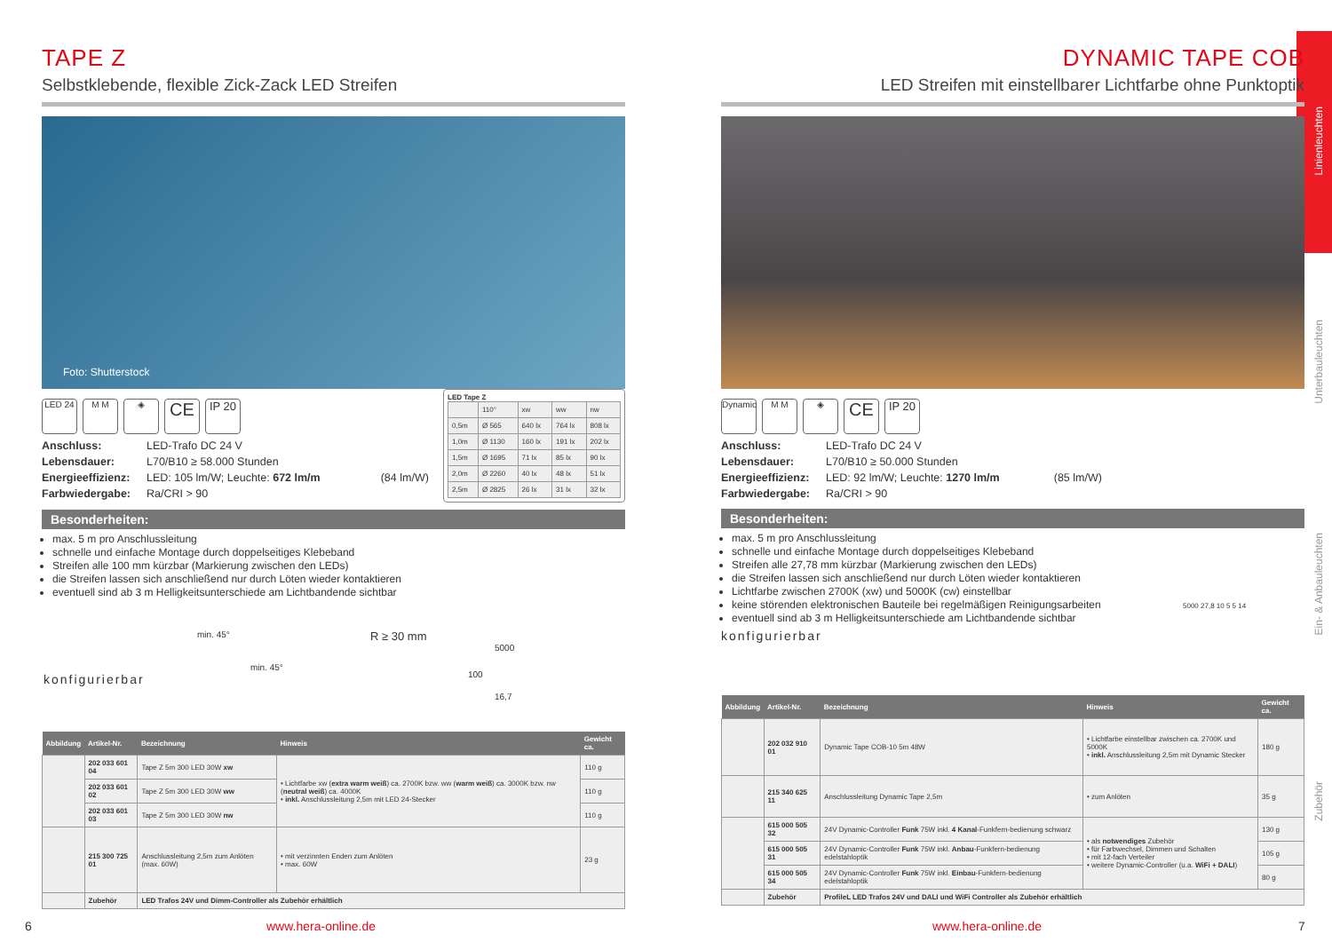Linienleuchten
Unterbauleuchten
Ein- & Anbauleuchten
Zubehör
TAPE Z
Selbstklebende, flexible Zick-Zack LED Streifen
Foto: Shutterstock
LED 24 M M ◈
CE
IP 20
Anschluss: LED-Trafo DC 24 V
Lebensdauer: L70/B10 ≥ 58.000 Stunden
Energieeffizienz: LED: 105 lm/W; Leuchte: 672 lm/m (84 lm/W)
Farbwiedergabe: Ra/CRI > 90
LED Tape Z
| | 110° | xw | ww | nw |
| 0,5m | Ø 565 | 640 lx | 764 lx | 808 lx |
| 1,0m | Ø 1130 | 160 lx | 191 lx | 202 lx |
| 1,5m | Ø 1695 | 71 lx | 85 lx | 90 lx |
| 2,0m | Ø 2260 | 40 lx | 48 lx | 51 lx |
| 2,5m | Ø 2825 | 26 lx | 31 lx | 32 lx |
Besonderheiten:
max. 5 m pro Anschlussleitung
schnelle und einfache Montage durch doppelseitiges Klebeband
Streifen alle 100 mm kürzbar (Markierung zwischen den LEDs)
die Streifen lassen sich anschließend nur durch Löten wieder kontaktieren
eventuell sind ab 3 m Helligkeitsunterschiede am Lichtbandende sichtbar
min. 45°
min. 45°
R ≥ 30 mm
5000
100
16,7
konfigurierbar
| Abbildung | Artikel-Nr. | Bezeichnung | Hinweis | Gewicht ca. |
| --- | --- | --- | --- | --- |
| | 202 033 601 04 | Tape Z 5m 300 LED 30W xw | • Lichtfarbe xw ( extra warm weiß ) ca. 2700K bzw. ww ( warm weiß ) ca. 3000K bzw. nw ( neutral weiß ) ca. 4000K • inkl. Anschlussleitung 2,5m mit LED 24-Stecker | 110 g |
| | 202 033 601 02 | Tape Z 5m 300 LED 30W ww | | 110 g |
| | 202 033 601 03 | Tape Z 5m 300 LED 30W nw | | 110 g |
| | 215 300 725 01 | Anschlussleitung 2,5m zum Anlöten (max. 60W) | • mit verzinnten Enden zum Anlöten • max. 60W | 23 g |
| | Zubehör | LED Trafos 24V und Dimm-Controller als Zubehör erhältlich | | |
DYNAMIC TAPE COB
LED Streifen mit einstellbarer Lichtfarbe ohne Punktoptik
Dynamic
M M ◈
CE
IP 20
Anschluss: LED-Trafo DC 24 V
Lebensdauer: L70/B10 ≥ 50.000 Stunden
Energieeffizienz: LED: 92 lm/W; Leuchte: 1270 lm/m (85 lm/W)
Farbwiedergabe: Ra/CRI > 90
Besonderheiten:
max. 5 m pro Anschlussleitung
schnelle und einfache Montage durch doppelseitiges Klebeband
Streifen alle 27,78 mm kürzbar (Markierung zwischen den LEDs)
die Streifen lassen sich anschließend nur durch Löten wieder kontaktieren
Lichtfarbe zwischen 2700K (xw) und 5000K (cw) einstellbar
keine störenden elektronischen Bauteile bei regelmäßigen Reinigungsarbeiten
eventuell sind ab 3 m Helligkeitsunterschiede am Lichtbandende sichtbar
konfigurierbar
5000 27,8 10 5 5 14
| Abbildung | Artikel-Nr. | Bezeichnung | Hinweis | Gewicht ca. |
| --- | --- | --- | --- | --- |
| | 202 032 910 01 | Dynamic Tape COB-10 5m 48W | • Lichtfarbe einstellbar zwischen ca. 2700K und 5000K • inkl. Anschlussleitung 2,5m mit Dynamic Stecker | 180 g |
| | 215 340 625 11 | Anschlussleitung Dynamic Tape 2,5m | • zum Anlöten | 35 g |
| | 615 000 505 32 | 24V Dynamic-Controller Funk 75W inkl. 4 Kanal -Funkfern-bedienung schwarz | • als notwendiges Zubehör • für Farbwechsel, Dimmen und Schalten • mit 12-fach Verteiler • weitere Dynamic-Controller (u.a. WiFi + DALI ) | 130 g |
| | 615 000 505 31 | 24V Dynamic-Controller Funk 75W inkl. Anbau -Funkfern-bedienung edelstahloptik | | 105 g |
| | 615 000 505 34 | 24V Dynamic-Controller Funk 75W inkl. Einbau -Funkfern-bedienung edelstahloptik | | 80 g |
| | Zubehör | ProfileL LED Trafos 24V und DALI und WiFi Controller als Zubehör erhältlich | | |
6 www.hera-online.de www.hera-online.de 7